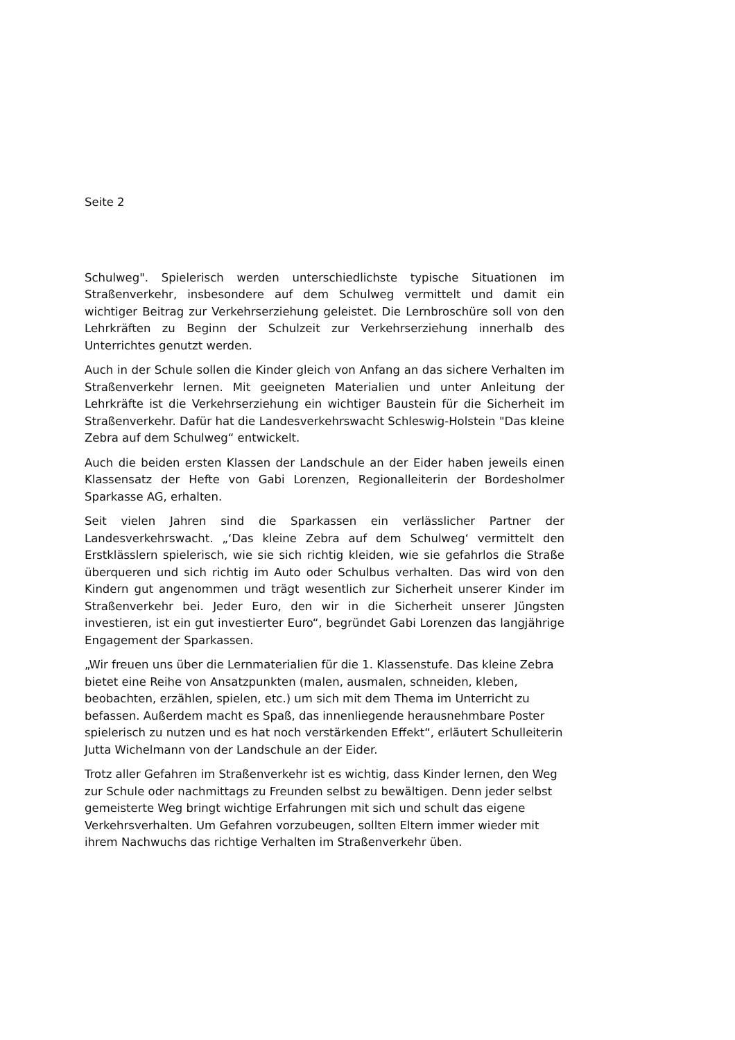Seite 2
Schulweg". Spielerisch werden unterschiedlichste typische Situationen im Straßenverkehr, insbesondere auf dem Schulweg vermittelt und damit ein wichtiger Beitrag zur Verkehrserziehung geleistet. Die Lernbroschüre soll von den Lehrkräften zu Beginn der Schulzeit zur Verkehrserziehung innerhalb des Unterrichtes genutzt werden.
Auch in der Schule sollen die Kinder gleich von Anfang an das sichere Verhalten im Straßenverkehr lernen. Mit geeigneten Materialien und unter Anleitung der Lehrkräfte ist die Verkehrserziehung ein wichtiger Baustein für die Sicherheit im Straßenverkehr. Dafür hat die Landesverkehrswacht Schleswig-Holstein "Das kleine Zebra auf dem Schulweg“ entwickelt.
Auch die beiden ersten Klassen der Landschule an der Eider haben jeweils einen Klassensatz der Hefte von Gabi Lorenzen, Regionalleiterin der Bordesholmer Sparkasse AG, erhalten.
Seit vielen Jahren sind die Sparkassen ein verlässlicher Partner der Landesverkehrswacht. „‘Das kleine Zebra auf dem Schulweg‘ vermittelt den Erstklässlern spielerisch, wie sie sich richtig kleiden, wie sie gefahrlos die Straße überqueren und sich richtig im Auto oder Schulbus verhalten. Das wird von den Kindern gut angenommen und trägt wesentlich zur Sicherheit unserer Kinder im Straßenverkehr bei. Jeder Euro, den wir in die Sicherheit unserer Jüngsten investieren, ist ein gut investierter Euro“, begründet Gabi Lorenzen das langjährige Engagement der Sparkassen.
„Wir freuen uns über die Lernmaterialien für die 1. Klassenstufe. Das kleine Zebra bietet eine Reihe von Ansatzpunkten (malen, ausmalen, schneiden, kleben, beobachten, erzählen, spielen, etc.) um sich mit dem Thema im Unterricht zu befassen. Außerdem macht es Spaß, das innenliegende herausnehmbare Poster spielerisch zu nutzen und es hat noch verstärkenden Effekt“, erläutert Schulleiterin Jutta Wichelmann von der Landschule an der Eider.
Trotz aller Gefahren im Straßenverkehr ist es wichtig, dass Kinder lernen, den Weg zur Schule oder nachmittags zu Freunden selbst zu bewältigen. Denn jeder selbst gemeisterte Weg bringt wichtige Erfahrungen mit sich und schult das eigene Verkehrsverhalten. Um Gefahren vorzubeugen, sollten Eltern immer wieder mit ihrem Nachwuchs das richtige Verhalten im Straßenverkehr üben.